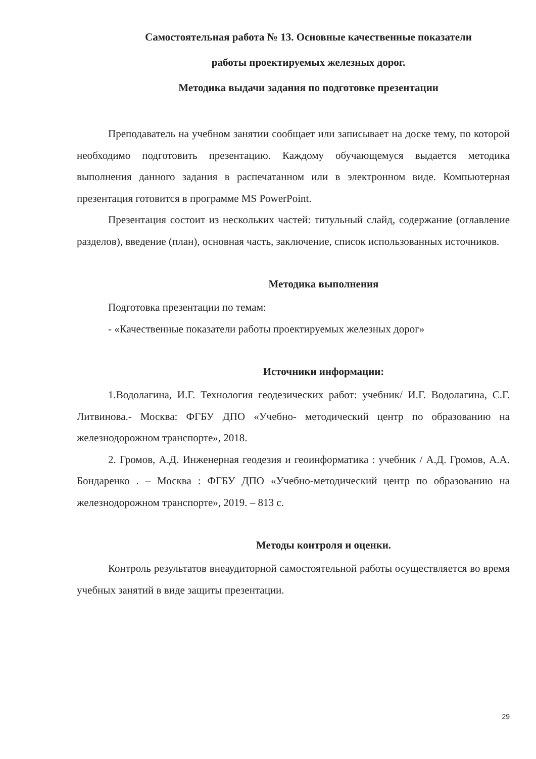Самостоятельная работа № 13. Основные качественные показатели
работы проектируемых железных дорог.
Методика выдачи задания по подготовке презентации
Преподаватель на учебном занятии сообщает или записывает на доске тему, по которой необходимо подготовить презентацию. Каждому обучающемуся выдается методика выполнения данного задания в распечатанном или в электронном виде. Компьютерная презентация готовится в программе MS PowerPoint.
Презентация состоит из нескольких частей: титульный слайд, содержание (оглавление разделов), введение (план), основная часть, заключение, список использованных источников.
Методика выполнения
Подготовка презентации по темам:
- «Качественные показатели работы проектируемых железных дорог»
Источники информации:
1.Водолагина, И.Г. Технология геодезических работ: учебник/ И.Г. Водолагина, С.Г. Литвинова.- Москва: ФГБУ ДПО «Учебно- методический центр по образованию на железнодорожном транспорте», 2018.
2. Громов, А.Д. Инженерная геодезия и геоинформатика : учебник / А.Д. Громов, А.А. Бондаренко . – Москва : ФГБУ ДПО «Учебно-методический центр по образованию на железнодорожном транспорте», 2019. – 813 с.
Методы контроля и оценки.
Контроль результатов внеаудиторной самостоятельной работы осуществляется во время учебных занятий в виде защиты презентации.
29